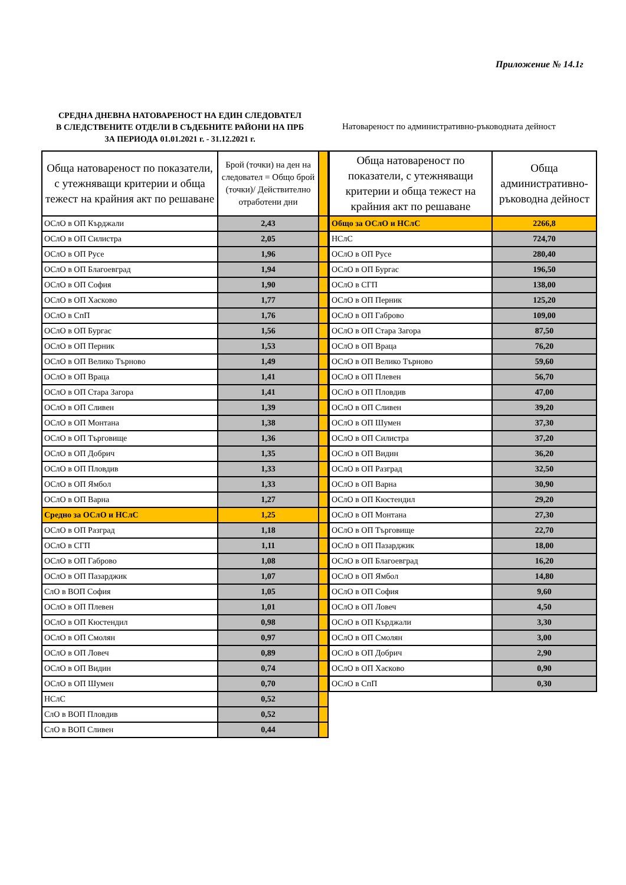Приложение № 14.1г
СРЕДНА ДНЕВНА НАТОВАРЕНОСТ НА ЕДИН СЛЕДОВАТЕЛ
В СЛЕДСТВЕНИТЕ ОТДЕЛИ В СЪДЕБНИТЕ РАЙОНИ НА ПРБ
ЗА ПЕРИОДА 01.01.2021 г. - 31.12.2021 г.
Натовареност по административно-ръководната дейност
| Обща натовареност по показатели, с утежняващи критерии и обща тежест на крайния акт по решаване | Брой (точки) на ден на следовател = Общо брой (точки)/ Действително отработени дни | |
| ОСлО в ОП Кърджали | 2,43 | |
| ОСлО в ОП Силистра | 2,05 | |
| ОСлО в ОП Русе | 1,96 | |
| ОСлО в ОП Благоевград | 1,94 | |
| ОСлО в ОП София | 1,90 | |
| ОСлО в ОП Хасково | 1,77 | |
| ОСлО в СпП | 1,76 | |
| ОСлО в ОП Бургас | 1,56 | |
| ОСлО в ОП Перник | 1,53 | |
| ОСлО в ОП Велико Търново | 1,49 | |
| ОСлО в ОП Враца | 1,41 | |
| ОСлО в ОП Стара Загора | 1,41 | |
| ОСлО в ОП Сливен | 1,39 | |
| ОСлО в ОП Монтана | 1,38 | |
| ОСлО в ОП Търговище | 1,36 | |
| ОСлО в ОП Добрич | 1,35 | |
| ОСлО в ОП Пловдив | 1,33 | |
| ОСлО в ОП Ямбол | 1,33 | |
| ОСлО в ОП Варна | 1,27 | |
| Средно за ОСлО и НСлС | 1,25 | |
| ОСлО в ОП Разград | 1,18 | |
| ОСлО в СГП | 1,11 | |
| ОСлО в ОП Габрово | 1,08 | |
| ОСлО в ОП Пазарджик | 1,07 | |
| СлО в ВОП София | 1,05 | |
| ОСлО в ОП Плевен | 1,01 | |
| ОСлО в ОП Кюстендил | 0,98 | |
| ОСлО в ОП Смолян | 0,97 | |
| ОСлО в ОП Ловеч | 0,89 | |
| ОСлО в ОП Видин | 0,74 | |
| ОСлО в ОП Шумен | 0,70 | |
| НСлС | 0,52 | |
| СлО в ВОП Пловдив | 0,52 | |
| СлО в ВОП Сливен | 0,44 | |
| Обща натовареност по показатели, с утежняващи критерии и обща тежест на крайния акт по решаване | Обща административно-ръководна дейност |
| --- | --- |
| Общо за ОСлО и НСлС | 2266,8 |
| НСлС | 724,70 |
| ОСлО в ОП Русе | 280,40 |
| ОСлО в ОП Бургас | 196,50 |
| ОСлО в СГП | 138,00 |
| ОСлО в ОП Перник | 125,20 |
| ОСлО в ОП Габрово | 109,00 |
| ОСлО в ОП Стара Загора | 87,50 |
| ОСлО в ОП Враца | 76,20 |
| ОСлО в ОП Велико Търново | 59,60 |
| ОСлО в ОП Плевен | 56,70 |
| ОСлО в ОП Пловдив | 47,00 |
| ОСлО в ОП Сливен | 39,20 |
| ОСлО в ОП Шумен | 37,30 |
| ОСлО в ОП Силистра | 37,20 |
| ОСлО в ОП Видин | 36,20 |
| ОСлО в ОП Разград | 32,50 |
| ОСлО в ОП Варна | 30,90 |
| ОСлО в ОП Кюстендил | 29,20 |
| ОСлО в ОП Монтана | 27,30 |
| ОСлО в ОП Търговище | 22,70 |
| ОСлО в ОП Пазарджик | 18,00 |
| ОСлО в ОП Благоевград | 16,20 |
| ОСлО в ОП Ямбол | 14,80 |
| ОСлО в ОП София | 9,60 |
| ОСлО в ОП Ловеч | 4,50 |
| ОСлО в ОП Кърджали | 3,30 |
| ОСлО в ОП Смолян | 3,00 |
| ОСлО в ОП Добрич | 2,90 |
| ОСлО в ОП Хасково | 0,90 |
| ОСлО в СпП | 0,30 |